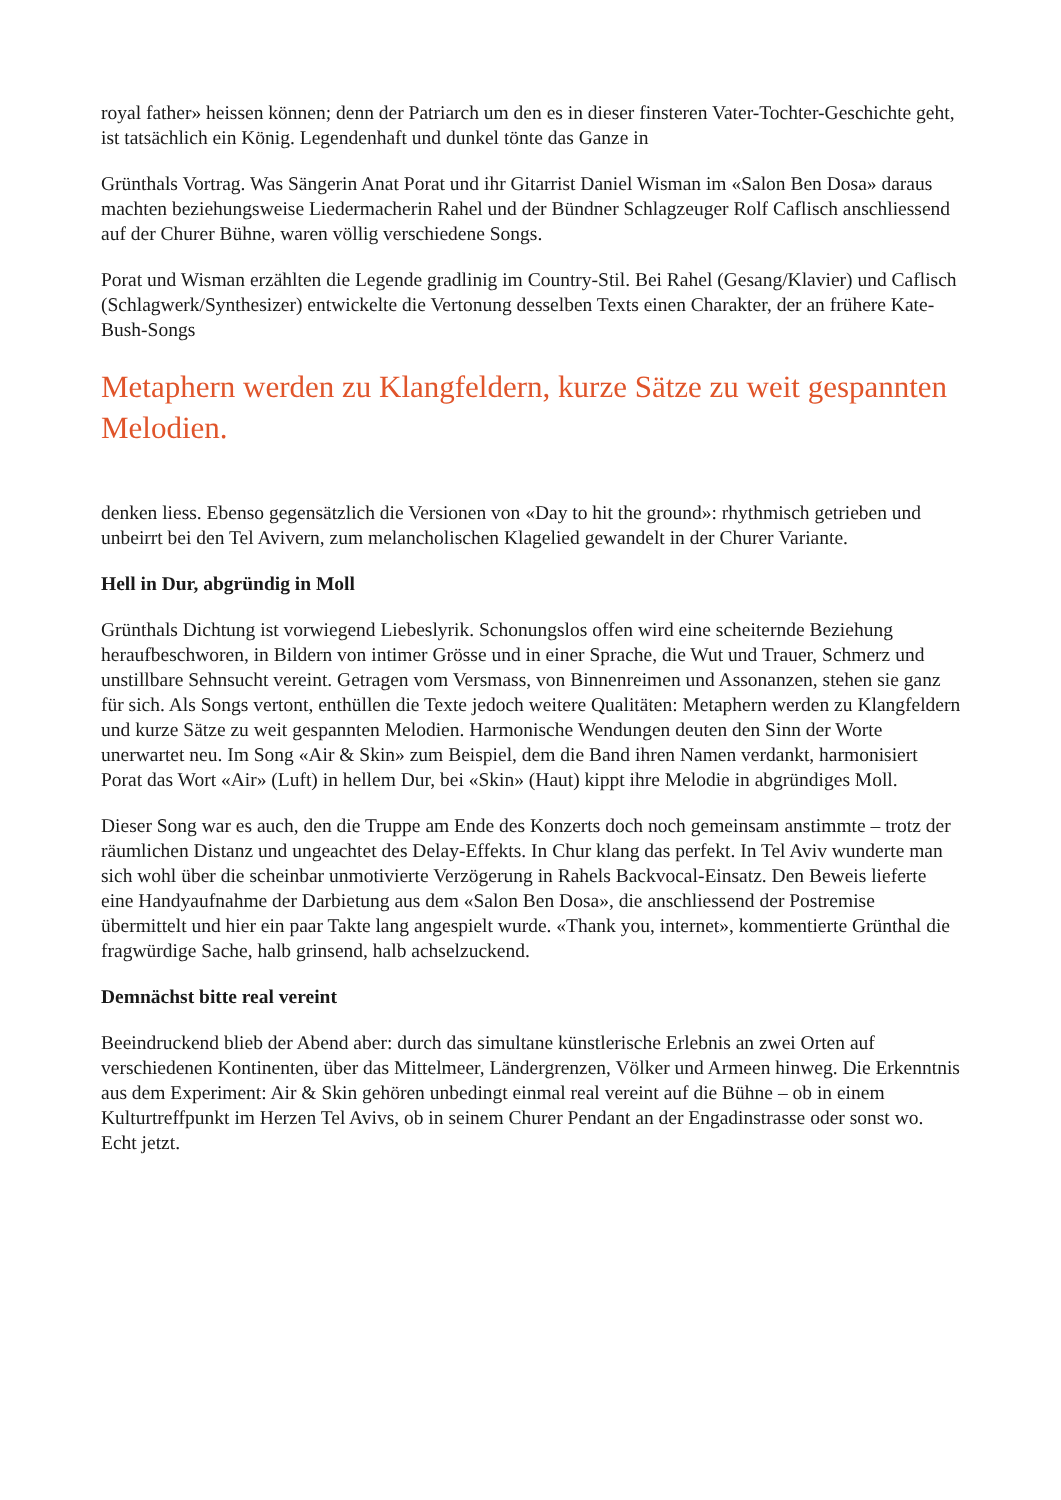royal father» heissen können; denn der Patriarch um den es in dieser finsteren Vater-Tochter-Geschichte geht, ist tatsächlich ein König. Legendenhaft und dunkel tönte das Ganze in
Grünthals Vortrag. Was Sängerin Anat Porat und ihr Gitarrist Daniel Wisman im «Salon Ben Dosa» daraus machten beziehungsweise Liedermacherin Rahel und der Bündner Schlagzeuger Rolf Caflisch anschliessend auf der Churer Bühne, waren völlig verschiedene Songs.
Porat und Wisman erzählten die Legende gradlinig im Country-Stil. Bei Rahel (Gesang/Klavier) und Caflisch (Schlagwerk/Synthesizer) entwickelte die Vertonung desselben Texts einen Charakter, der an frühere Kate-Bush-Songs
Metaphern werden zu Klangfeldern, kurze Sätze zu weit gespannten Melodien.
denken liess. Ebenso gegensätzlich die Versionen von «Day to hit the ground»: rhythmisch getrieben und unbeirrt bei den Tel Avivern, zum melancholischen Klagelied gewandelt in der Churer Variante.
Hell in Dur, abgründig in Moll
Grünthals Dichtung ist vorwiegend Liebeslyrik. Schonungslos offen wird eine scheiternde Beziehung heraufbeschworen, in Bildern von intimer Grösse und in einer Sprache, die Wut und Trauer, Schmerz und unstillbare Sehnsucht vereint. Getragen vom Versmass, von Binnenreimen und Assonanzen, stehen sie ganz für sich. Als Songs vertont, enthüllen die Texte jedoch weitere Qualitäten: Metaphern werden zu Klangfeldern und kurze Sätze zu weit gespannten Melodien. Harmonische Wendungen deuten den Sinn der Worte unerwartet neu. Im Song «Air & Skin» zum Beispiel, dem die Band ihren Namen verdankt, harmonisiert Porat das Wort «Air» (Luft) in hellem Dur, bei «Skin» (Haut) kippt ihre Melodie in abgründiges Moll.
Dieser Song war es auch, den die Truppe am Ende des Konzerts doch noch gemeinsam anstimmte – trotz der räumlichen Distanz und ungeachtet des Delay-Effekts. In Chur klang das perfekt. In Tel Aviv wunderte man sich wohl über die scheinbar unmotivierte Verzögerung in Rahels Backvocal-Einsatz. Den Beweis lieferte eine Handyaufnahme der Darbietung aus dem «Salon Ben Dosa», die anschliessend der Postremise übermittelt und hier ein paar Takte lang angespielt wurde. «Thank you, internet», kommentierte Grünthal die fragwürdige Sache, halb grinsend, halb achselzuckend.
Demnächst bitte real vereint
Beeindruckend blieb der Abend aber: durch das simultane künstlerische Erlebnis an zwei Orten auf verschiedenen Kontinenten, über das Mittelmeer, Ländergrenzen, Völker und Armeen hinweg. Die Erkenntnis aus dem Experiment: Air & Skin gehören unbedingt einmal real vereint auf die Bühne – ob in einem Kulturtreffpunkt im Herzen Tel Avivs, ob in seinem Churer Pendant an der Engadinstrasse oder sonst wo. Echt jetzt.